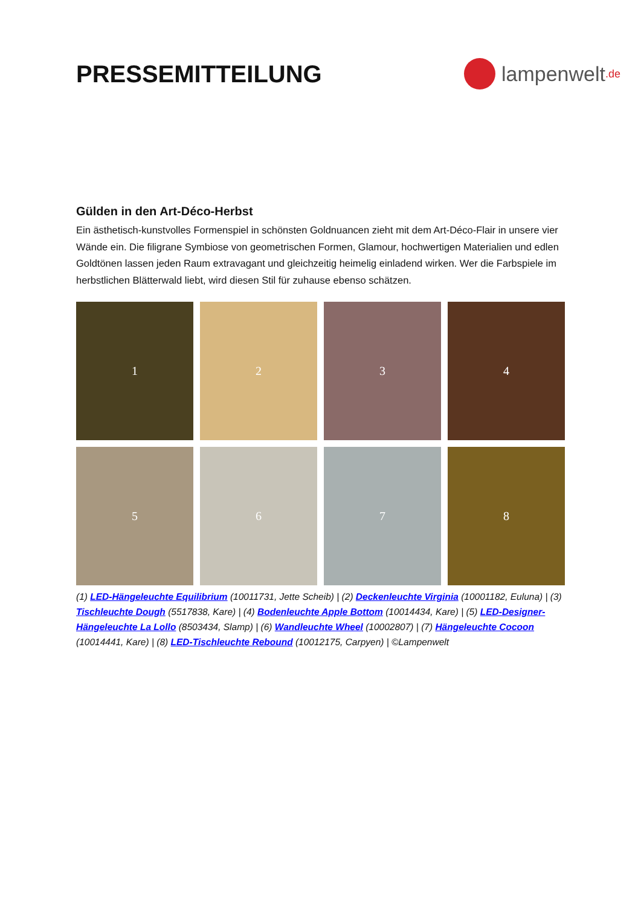PRESSEMITTEILUNG
lampenwelt.de
Gülden in den Art-Déco-Herbst
Ein ästhetisch-kunstvolles Formenspiel in schönsten Goldnuancen zieht mit dem Art-Déco-Flair in unsere vier Wände ein. Die filigrane Symbiose von geometrischen Formen, Glamour, hochwertigen Materialien und edlen Goldtönen lassen jeden Raum extravagant und gleichzeitig heimelig einladend wirken. Wer die Farbspiele im herbstlichen Blätterwald liebt, wird diesen Stil für zuhause ebenso schätzen.
1
2
3
4
5
6
7
8
(1) LED-Hängeleuchte Equilibrium (10011731, Jette Scheib) | (2) Deckenleuchte Virginia (10001182, Eulunа) | (3) Tischleuchte Dough (5517838, Kare) | (4) Bodenleuchte Apple Bottom (10014434, Kare) | (5) LED-Designer-Hängeleuchte La Lollo (8503434, Slamp) | (6) Wandleuchte Wheel (10002807) | (7) Hängeleuchte Cocoon (10014441, Kare) | (8) LED-Tischleuchte Rebound (10012175, Carpyen) | ©Lampenwelt